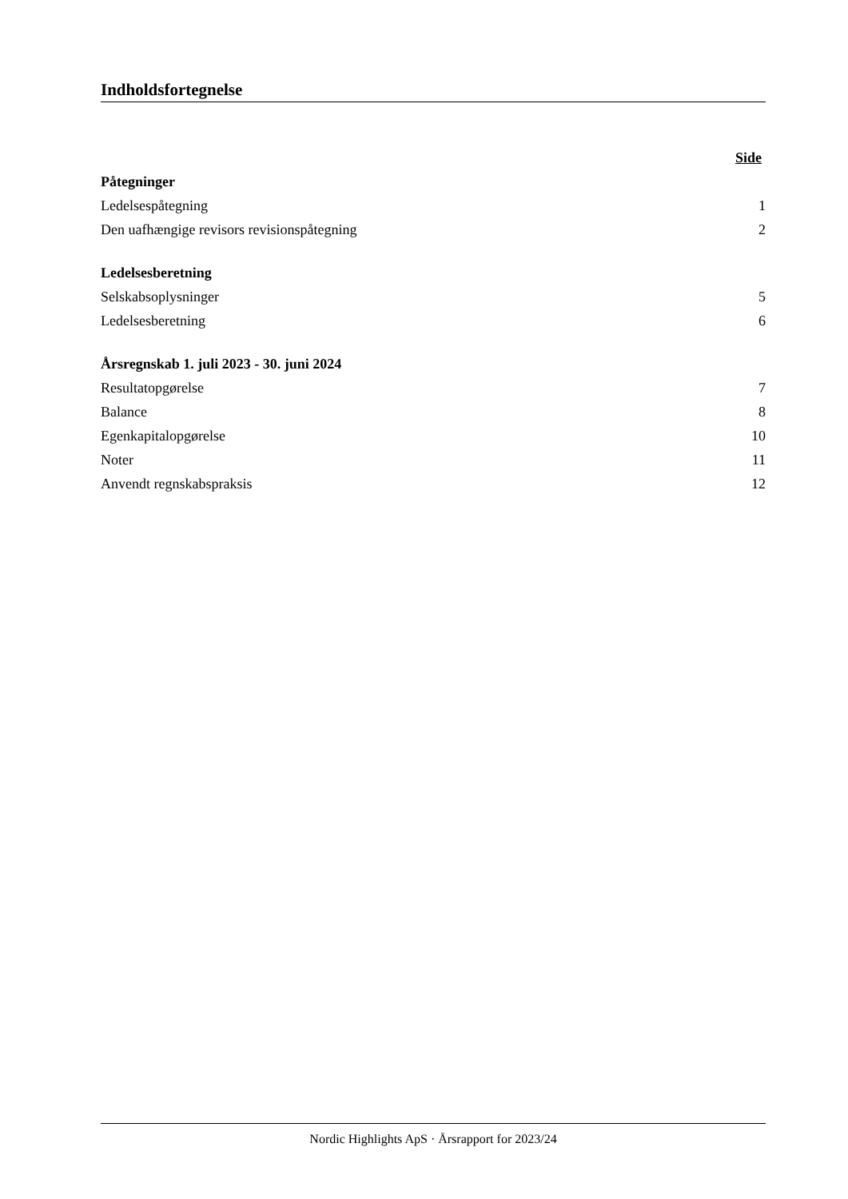Indholdsfortegnelse
| | Side |
| Påtegninger | |
| Ledelsespåtegning | 1 |
| Den uafhængige revisors revisionspåtegning | 2 |
| Ledelsesberetning | |
| Selskabsoplysninger | 5 |
| Ledelsesberetning | 6 |
| Årsregnskab 1. juli 2023 - 30. juni 2024 | |
| Resultatopgørelse | 7 |
| Balance | 8 |
| Egenkapitalopgørelse | 10 |
| Noter | 11 |
| Anvendt regnskabspraksis | 12 |
Nordic Highlights ApS · Årsrapport for 2023/24